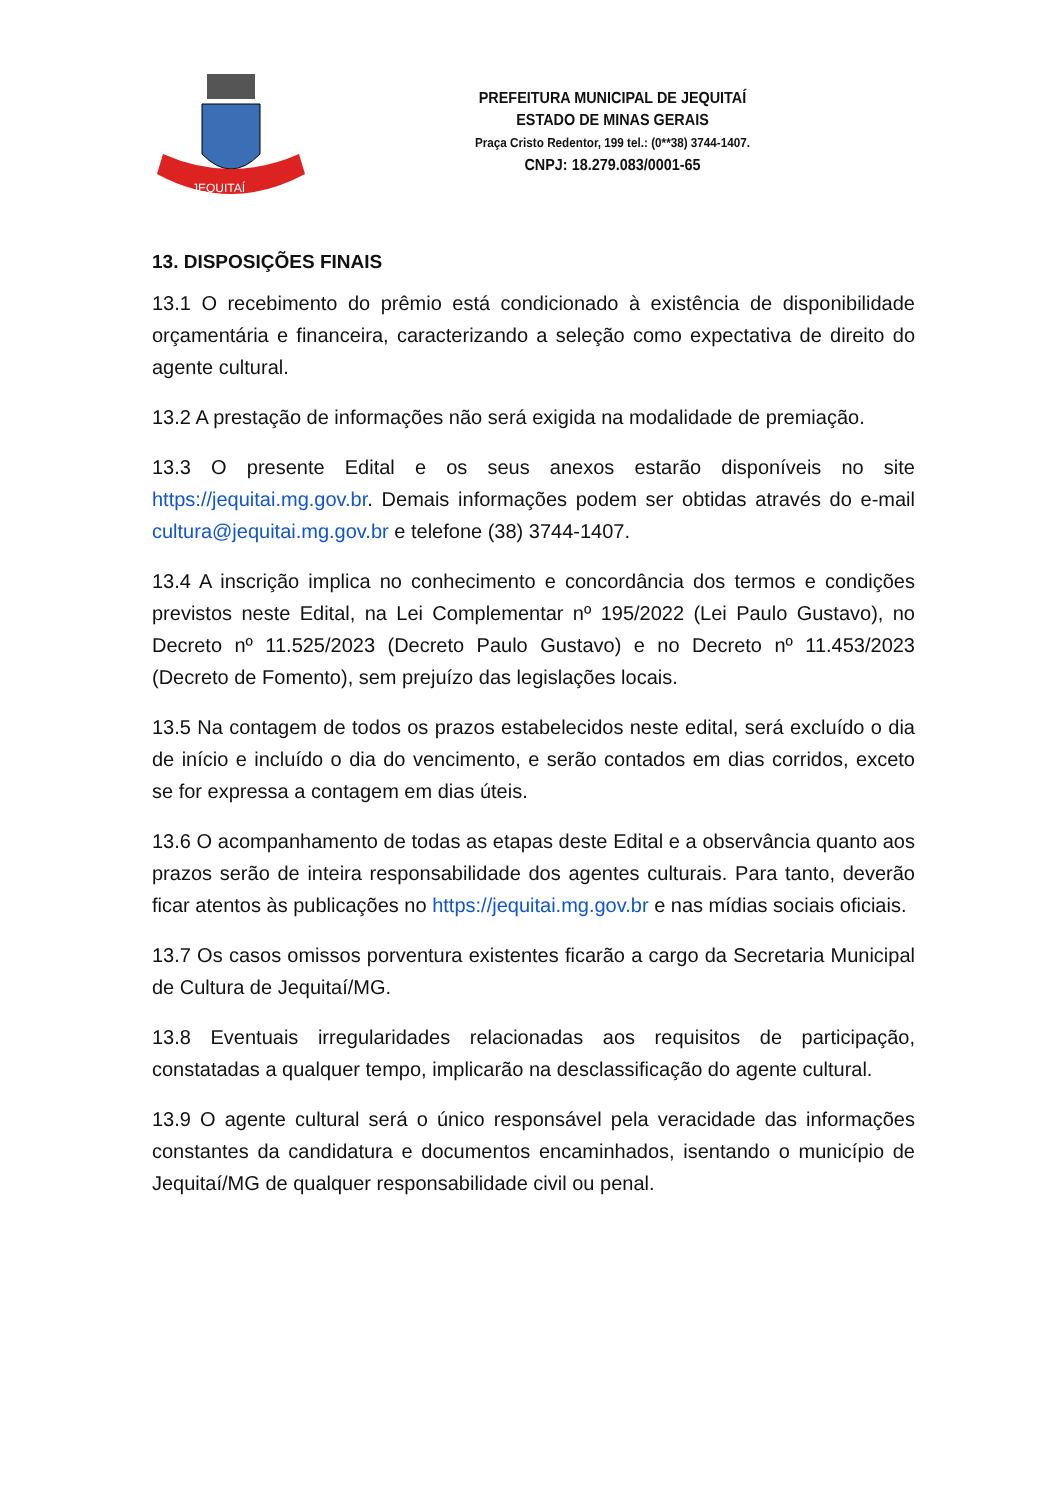JEQUITAÍ
PREFEITURA MUNICIPAL DE JEQUITAÍ
ESTADO DE MINAS GERAIS
Praça Cristo Redentor, 199 tel.: (0**38) 3744-1407.
CNPJ: 18.279.083/0001-65
13. DISPOSIÇÕES FINAIS
13.1 O recebimento do prêmio está condicionado à existência de disponibilidade orçamentária e financeira, caracterizando a seleção como expectativa de direito do agente cultural.
13.2 A prestação de informações não será exigida na modalidade de premiação.
13.3 O presente Edital e os seus anexos estarão disponíveis no site https://jequitai.mg.gov.br. Demais informações podem ser obtidas através do e-mail cultura@jequitai.mg.gov.br e telefone (38) 3744-1407.
13.4 A inscrição implica no conhecimento e concordância dos termos e condições previstos neste Edital, na Lei Complementar nº 195/2022 (Lei Paulo Gustavo), no Decreto nº 11.525/2023 (Decreto Paulo Gustavo) e no Decreto nº 11.453/2023 (Decreto de Fomento), sem prejuízo das legislações locais.
13.5 Na contagem de todos os prazos estabelecidos neste edital, será excluído o dia de início e incluído o dia do vencimento, e serão contados em dias corridos, exceto se for expressa a contagem em dias úteis.
13.6 O acompanhamento de todas as etapas deste Edital e a observância quanto aos prazos serão de inteira responsabilidade dos agentes culturais. Para tanto, deverão ficar atentos às publicações no https://jequitai.mg.gov.br e nas mídias sociais oficiais.
13.7 Os casos omissos porventura existentes ficarão a cargo da Secretaria Municipal de Cultura de Jequitaí/MG.
13.8 Eventuais irregularidades relacionadas aos requisitos de participação, constatadas a qualquer tempo, implicarão na desclassificação do agente cultural.
13.9 O agente cultural será o único responsável pela veracidade das informações constantes da candidatura e documentos encaminhados, isentando o município de Jequitaí/MG de qualquer responsabilidade civil ou penal.